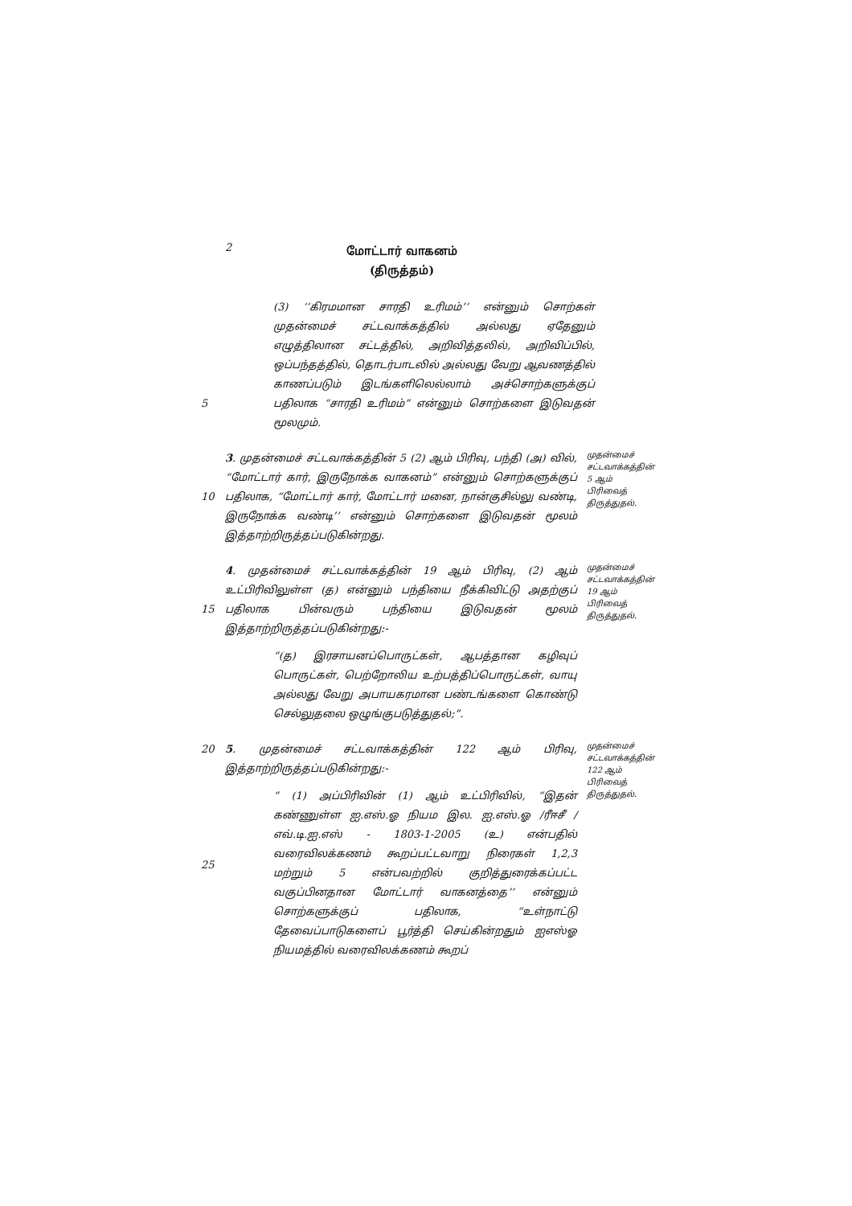2
மோட்டார் வாகனம்
(திருத்தம்)
5 (3) ‘‘கிரமமான சாரதி உரிமம்’’ என்னும் சொற்கள் முதன்மைச் சட்டவாக்கத்தில் அல்லது ஏதேனும் எழுத்திலான சட்டத்தில், அறிவித்தலில், அறிவிப்பில், ஒப்பந்தத்தில், தொடர்பாடலில் அல்லது வேறு ஆவணத்தில் காணப்படும் இடங்களிலெல்லாம் அச்சொற்களுக்குப் பதிலாக “சாரதி உரிமம்” என்னும் சொற்களை இடுவதன் மூலமும்.
10 3. முதன்மைச் சட்டவாக்கத்தின் 5 (2) ஆம் பிரிவு, பந்தி (அ) வில், “மோட்டார் கார், இருநோக்க வாகனம்” என்னும் சொற்களுக்குப் பதிலாக, “மோட்டார் கார், மோட்டார் மனை, நான்குசில்லு வண்டி, இருநோக்க வண்டி’’ என்னும் சொற்களை இடுவதன் மூலம் இத்தாற்றிருத்தப்படுகின்றது.
முதன்மைச் சட்டவாக்கத்தின் 5 ஆம் பிரிவைத் திருத்துதல்.
15 4. முதன்மைச் சட்டவாக்கத்தின் 19 ஆம் பிரிவு, (2) ஆம் உட்பிரிவிலுள்ள (த) என்னும் பந்தியை நீக்கிவிட்டு அதற்குப் பதிலாக பின்வரும் பந்தியை இடுவதன் மூலம் இத்தாற்றிருத்தப்படுகின்றது:-
“(த) இரசாயனப்பொருட்கள், ஆபத்தான கழிவுப் பொருட்கள், பெற்றோலிய உற்பத்திப்பொருட்கள், வாயு அல்லது வேறு அபாயகரமான பண்டங்களை கொண்டு செல்லுதலை ஒழுங்குபடுத்துதல்;”.
முதன்மைச் சட்டவாக்கத்தின் 19 ஆம் பிரிவைத் திருத்துதல்.
20
25
5. முதன்மைச் சட்டவாக்கத்தின் 122 ஆம் பிரிவு, இத்தாற்றிருத்தப்படுகின்றது:-
“ (1) அப்பிரிவின் (1) ஆம் உட்பிரிவில், “இதன் கண்ணுள்ள ஐ.எஸ்.ஓ நியம இல. ஐ.எஸ்.ஓ /ரீஈசீ /எவ்.டி.ஐ.எஸ் - 1803-1-2005 (உ) என்பதில் வரைவிலக்கணம் கூறப்பட்டவாறு நிரைகள் 1,2,3 மற்றும் 5 என்பவற்றில் குறித்துரைக்கப்பட்ட வகுப்பினதான மோட்டார் வாகனத்தை’’ என்னும் சொற்களுக்குப் பதிலாக, “உள்நாட்டு தேவைப்பாடுகளைப் பூர்த்தி செய்கின்றதும் ஐஎஸ்ஓ நியமத்தில் வரைவிலக்கணம் கூறப்
முதன்மைச் சட்டவாக்கத்தின் 122 ஆம் பிரிவைத் திருத்துதல்.